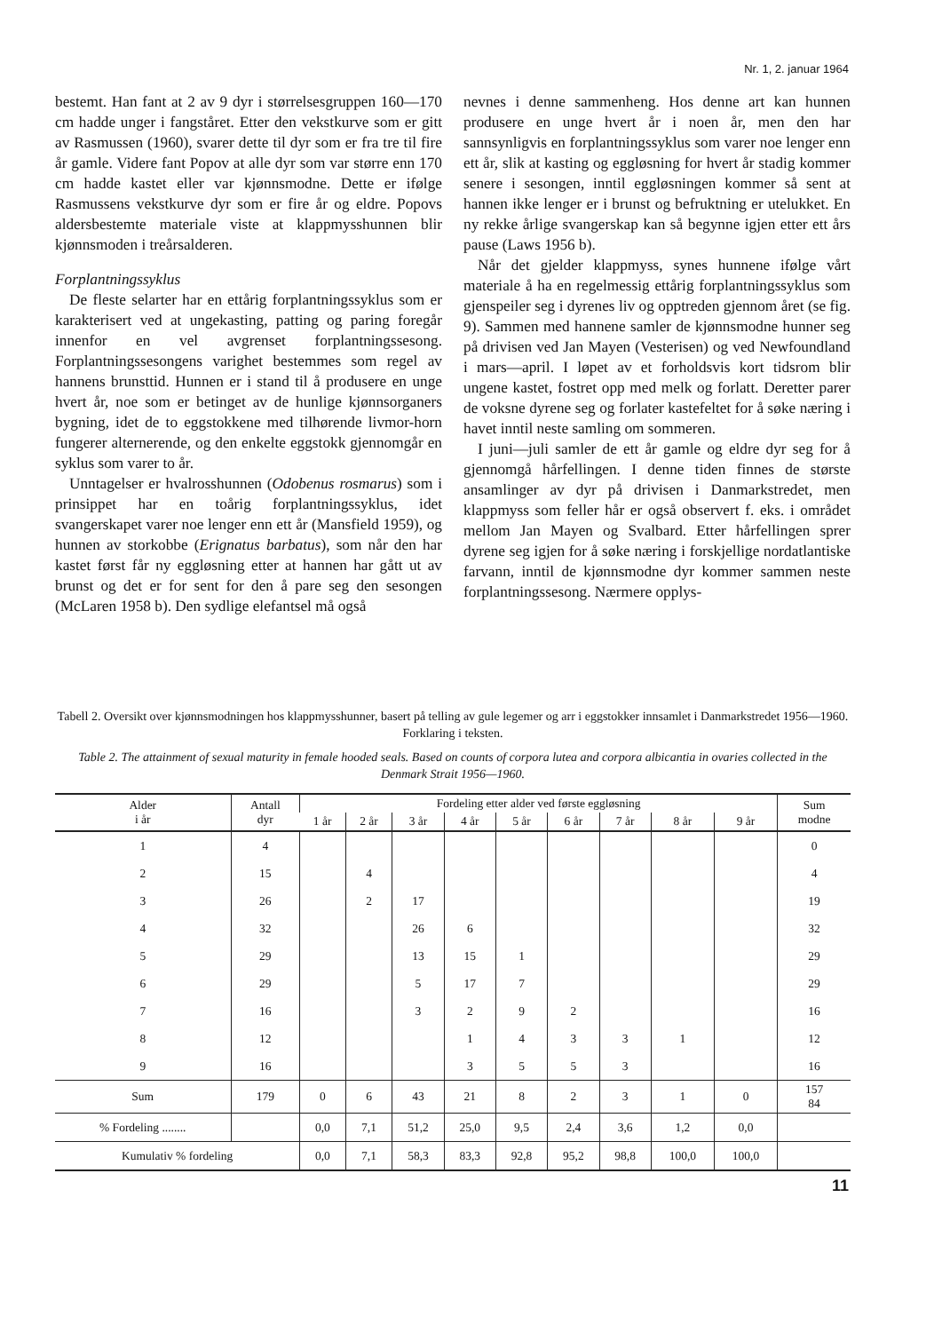Nr. 1, 2. januar 1964
bestemt. Han fant at 2 av 9 dyr i størrelsesgruppen 160—170 cm hadde unger i fangståret. Etter den vekstkurve som er gitt av Rasmussen (1960), svarer dette til dyr som er fra tre til fire år gamle. Videre fant Popov at alle dyr som var større enn 170 cm hadde kastet eller var kjønnsmodne. Dette er ifølge Rasmussens vekstkurve dyr som er fire år og eldre. Popovs aldersbestemte materiale viste at klappmysshunnen blir kjønnsmoden i treårsalderen.
Forplantningssyklus
De fleste selarter har en ettårig forplantningssyklus som er karakterisert ved at ungekasting, patting og paring foregår innenfor en vel avgrenset forplantningssesong. Forplantningssesongens varighet bestemmes som regel av hannens brunsttid. Hunnen er i stand til å produsere en unge hvert år, noe som er betinget av de hunlige kjønnsorganers bygning, idet de to eggstokkene med tilhørende livmor-horn fungerer alternerende, og den enkelte eggstokk gjennomgår en syklus som varer to år.
Unntagelser er hvalrosshunnen (Odobenus rosmarus) som i prinsippet har en toårig forplantningssyklus, idet svangerskapet varer noe lenger enn ett år (Mansfield 1959), og hunnen av storkobbe (Erignatus barbatus), som når den har kastet først får ny eggløsning etter at hannen har gått ut av brunst og det er for sent for den å pare seg den sesongen (McLaren 1958 b). Den sydlige elefantsel må også
nevnes i denne sammenheng. Hos denne art kan hunnen produsere en unge hvert år i noen år, men den har sannsynligvis en forplantningssyklus som varer noe lenger enn ett år, slik at kasting og eggløsning for hvert år stadig kommer senere i sesongen, inntil eggløsningen kommer så sent at hannen ikke lenger er i brunst og befruktning er utelukket. En ny rekke årlige svangerskap kan så begynne igjen etter ett års pause (Laws 1956 b).
Når det gjelder klappmyss, synes hunnene ifølge vårt materiale å ha en regelmessig ettårig forplantningssyklus som gjenspeiler seg i dyrenes liv og opptreden gjennom året (se fig. 9). Sammen med hannene samler de kjønnsmodne hunner seg på drivisen ved Jan Mayen (Vesterisen) og ved Newfoundland i mars—april. I løpet av et forholdsvis kort tidsrom blir ungene kastet, fostret opp med melk og forlatt. Deretter parer de voksne dyrene seg og forlater kastefeltet for å søke næring i havet inntil neste samling om sommeren.
I juni—juli samler de ett år gamle og eldre dyr seg for å gjennomgå hårfellingen. I denne tiden finnes de største ansamlinger av dyr på drivisen i Danmarkstredet, men klappmyss som feller hår er også observert f. eks. i området mellom Jan Mayen og Svalbard. Etter hårfellingen sprer dyrene seg igjen for å søke næring i forskjellige nordatlantiske farvann, inntil de kjønnsmodne dyr kommer sammen neste forplantningssesong. Nærmere opplys-
Tabell 2. Oversikt over kjønnsmodningen hos klappmysshunner, basert på telling av gule legemer og arr i eggstokker innsamlet i Danmarkstredet 1956—1960. Forklaring i teksten.
Table 2. The attainment of sexual maturity in female hooded seals. Based on counts of corpora lutea and corpora albicantia in ovaries collected in the Denmark Strait 1956—1960.
| Alder i år | Antall dyr | Fordeling etter alder ved første eggløsning | | | | | | | | | Sum modne |
| --- | --- | --- | --- | --- | --- | --- | --- | --- | --- | --- | --- |
| | | 1 år | 2 år | 3 år | 4 år | 5 år | 6 år | 7 år | 8 år | 9 år | |
| 1 | 4 | | | | | | | | | | 0 |
| 2 | 15 | | 4 | | | | | | | | 4 |
| 3 | 26 | | 2 | 17 | | | | | | | 19 |
| 4 | 32 | | | 26 | 6 | | | | | | 32 |
| 5 | 29 | | | 13 | 15 | 1 | | | | | 29 |
| 6 | 29 | | | 5 | 17 | 7 | | | | | 29 |
| 7 | 16 | | | 3 | 2 | 9 | 2 | | | | 16 |
| 8 | 12 | | | | 1 | 4 | 3 | 3 | 1 | | 12 |
| 9 | 16 | | | | 3 | 5 | 5 | 3 | | | 16 |
| Sum | 179 | 0 | 6 | 43 | 21 | 8 | 2 | 3 | 1 | 0 | 157 84 |
| % Fordeling ........ | | 0,0 | 7,1 | 51,2 | 25,0 | 9,5 | 2,4 | 3,6 | 1,2 | 0,0 | |
| Kumulativ % fordeling | | 0,0 | 7,1 | 58,3 | 83,3 | 92,8 | 95,2 | 98,8 | 100,0 | 100,0 | |
11